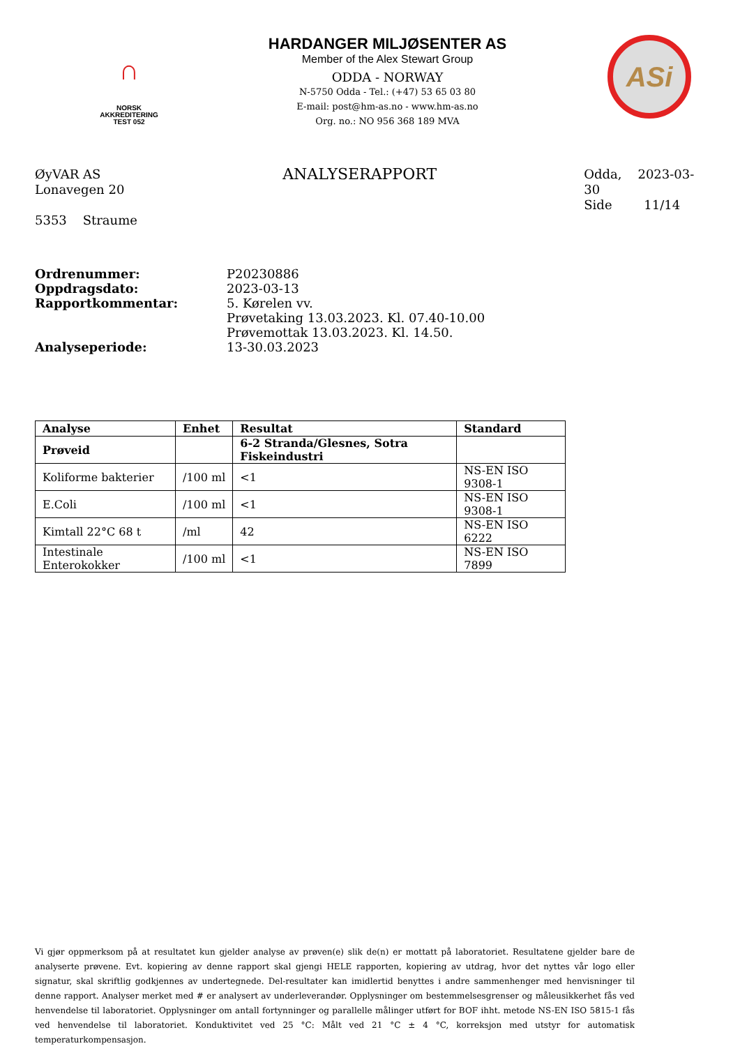∩
NORSK
AKKREDITERING
TEST 052
HARDANGER MILJØSENTER AS
Member of the Alex Stewart Group
ODDA - NORWAY
N-5750 Odda - Tel.: (+47) 53 65 03 80
E-mail: post@hm-as.no - www.hm-as.no
Org. no.: NO 956 368 189 MVA
ASi
ØyVAR AS
Lonavegen 20
5353 Straume
ANALYSERAPPORT
Odda, 2023-03-30
Side 11/14
Ordrenummer: P20230886
Oppdragsdato: 2023-03-13
Rapportkommentar: 5. Kørelen vv.
Prøvetaking 13.03.2023. Kl. 07.40-10.00
Prøvemottak 13.03.2023. Kl. 14.50.
Analyseperiode: 13-30.03.2023
| Analyse | Enhet | Resultat | Standard |
| --- | --- | --- | --- |
| Prøveid | | 6-2 Stranda/Glesnes, Sotra Fiskeindustri | |
| Koliforme bakterier | /100 ml | <1 | NS-EN ISO 9308-1 |
| E.Coli | /100 ml | <1 | NS-EN ISO 9308-1 |
| Kimtall 22°C 68 t | /ml | 42 | NS-EN ISO 6222 |
| Intestinale Enterokokker | /100 ml | <1 | NS-EN ISO 7899 |
Vi gjør oppmerksom på at resultatet kun gjelder analyse av prøven(e) slik de(n) er mottatt på laboratoriet. Resultatene gjelder bare de analyserte prøvene. Evt. kopiering av denne rapport skal gjengi HELE rapporten, kopiering av utdrag, hvor det nyttes vår logo eller signatur, skal skriftlig godkjennes av undertegnede. Del-resultater kan imidlertid benyttes i andre sammenhenger med henvisninger til denne rapport. Analyser merket med # er analysert av underleverandør. Opplysninger om bestemmelsesgrenser og måleusikkerhet fås ved henvendelse til laboratoriet. Opplysninger om antall fortynninger og parallelle målinger utført for BOF ihht. metode NS-EN ISO 5815-1 fås ved henvendelse til laboratoriet. Konduktivitet ved 25 °C: Målt ved 21 °C ± 4 °C, korreksjon med utstyr for automatisk temperaturkompensasjon.